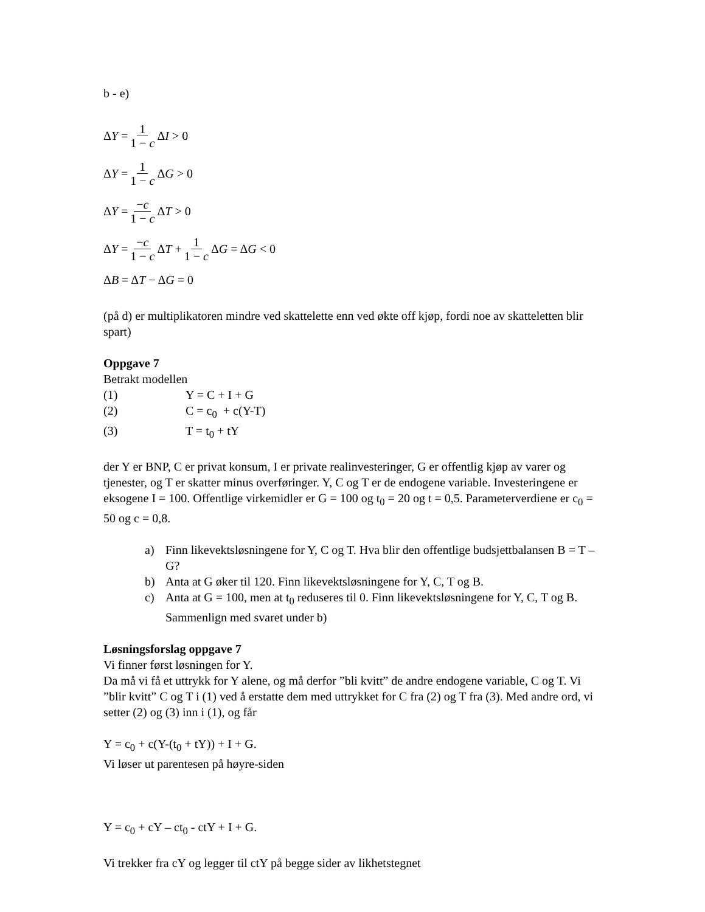b - e)
Δ Y = 1 1 − c Δ I > 0
Δ Y = 1 1 − c Δ G > 0
Δ Y = −c 1 − c Δ T > 0
Δ Y = −c 1 − c Δ T + 1 1 − c Δ G = Δ G < 0
Δ B = Δ T − Δ G = 0
(på d) er multiplikatoren mindre ved skattelette enn ved økte off kjøp, fordi noe av skatteletten blir spart)
Oppgave 7
Betrakt modellen
(1) Y = C + I + G
(2) C = c<sub>0</sub> + c(Y-T)
(3) T = t<sub>0</sub> + tY
der Y er BNP, C er privat konsum, I er private realinvesteringer, G er offentlig kjøp av varer og tjenester, og T er skatter minus overføringer. Y, C og T er de endogene variable. Investeringene er eksogene I = 100. Offentlige virkemidler er G = 100 og t<sub>0</sub> = 20 og t = 0,5. Parameterverdiene er c<sub>0</sub> = 50 og c = 0,8.
a) Finn likevektsløsningene for Y, C og T. Hva blir den offentlige budsjettbalansen B = T – G?
b) Anta at G øker til 120. Finn likevektsløsningene for Y, C, T og B.
c) Anta at G = 100, men at t<sub>0</sub> reduseres til 0. Finn likevektsløsningene for Y, C, T og B. Sammenlign med svaret under b)
Løsningsforslag oppgave 7
Vi finner først løsningen for Y.
Da må vi få et uttrykk for Y alene, og må derfor ”bli kvitt” de andre endogene variable, C og T. Vi ”blir kvitt” C og T i (1) ved å erstatte dem med uttrykket for C fra (2) og T fra (3). Med andre ord, vi setter (2) og (3) inn i (1), og får
Y = c<sub>0</sub> + c(Y-(t<sub>0</sub> + tY)) + I + G.
Vi løser ut parentesen på høyre-siden
Y = c<sub>0</sub> + cY – ct<sub>0</sub> - ctY + I + G.
Vi trekker fra cY og legger til ctY på begge sider av likhetstegnet